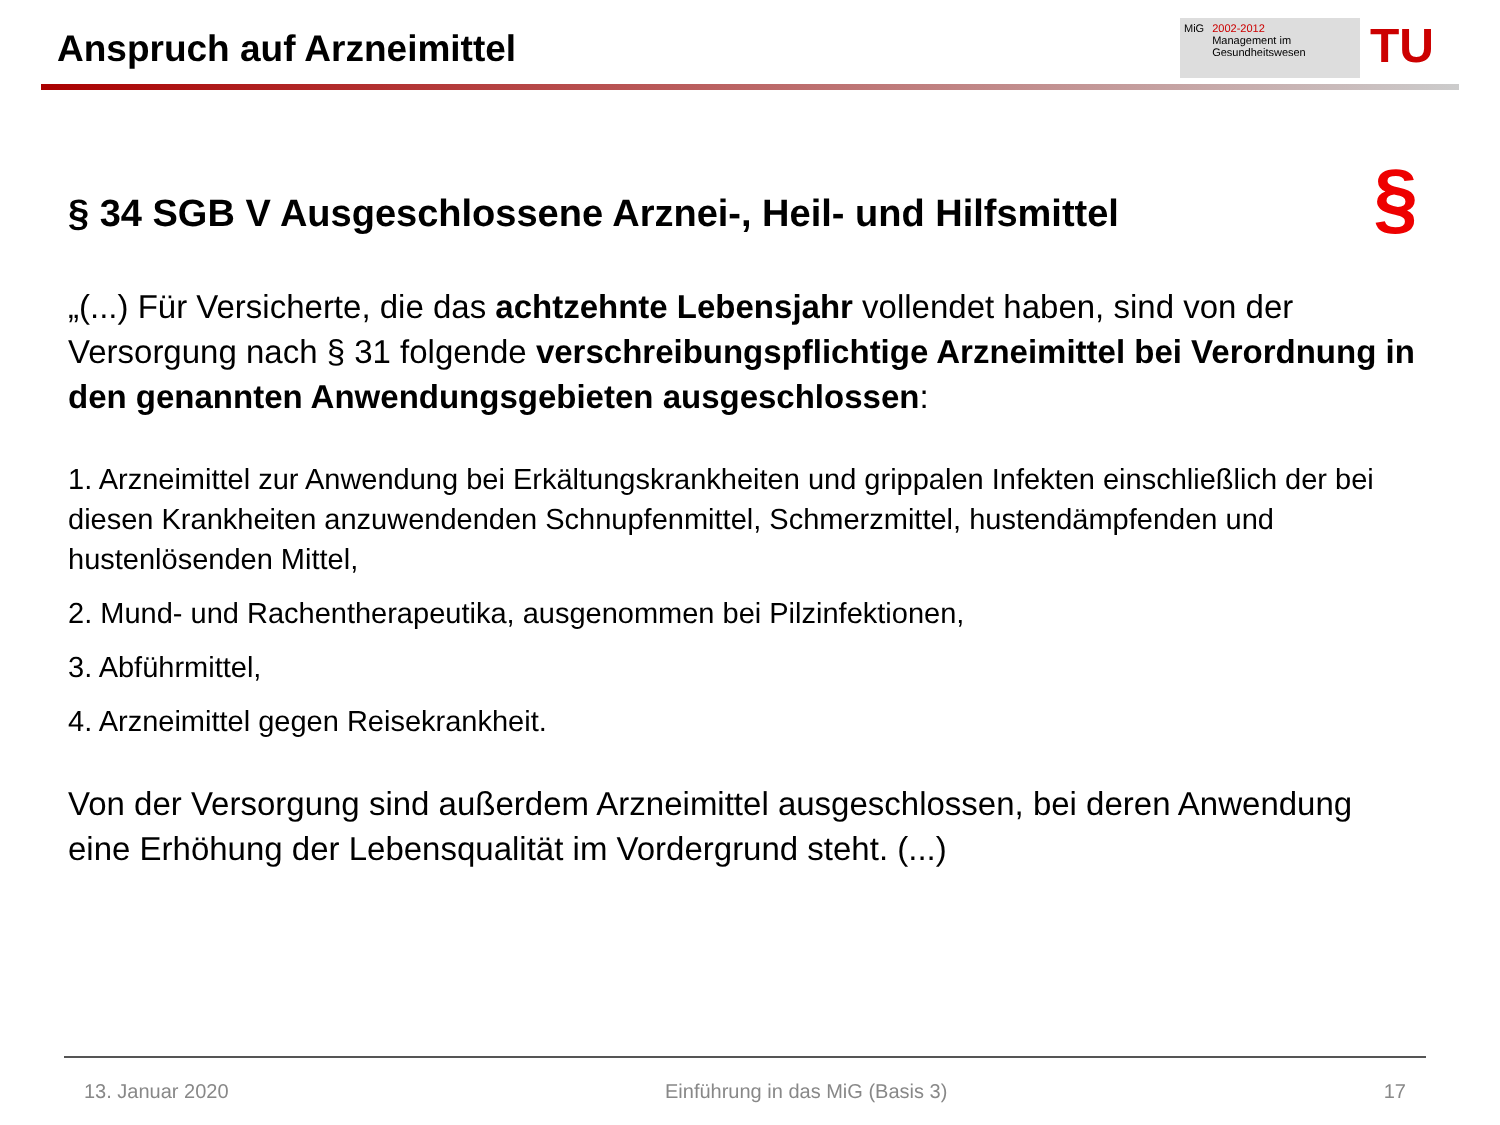Anspruch auf Arzneimittel
MiG 2002-2012
Management im
Gesundheitswesen
TU
§ 34 SGB V Ausgeschlossene Arznei-, Heil- und Hilfsmittel §
„(...) Für Versicherte, die das achtzehnte Lebensjahr vollendet haben, sind von der Versorgung nach § 31 folgende verschreibungspflichtige Arzneimittel bei Verordnung in den genannten Anwendungsgebieten ausgeschlossen:
1. Arzneimittel zur Anwendung bei Erkältungskrankheiten und grippalen Infekten einschließlich der bei diesen Krankheiten anzuwendenden Schnupfenmittel, Schmerzmittel, hustendämpfenden und hustenlösenden Mittel,
2. Mund- und Rachentherapeutika, ausgenommen bei Pilzinfektionen,
3. Abführmittel,
4. Arzneimittel gegen Reisekrankheit.
Von der Versorgung sind außerdem Arzneimittel ausgeschlossen, bei deren Anwendung eine Erhöhung der Lebensqualität im Vordergrund steht. (...)
13. Januar 2020 Einführung in das MiG (Basis 3) 17